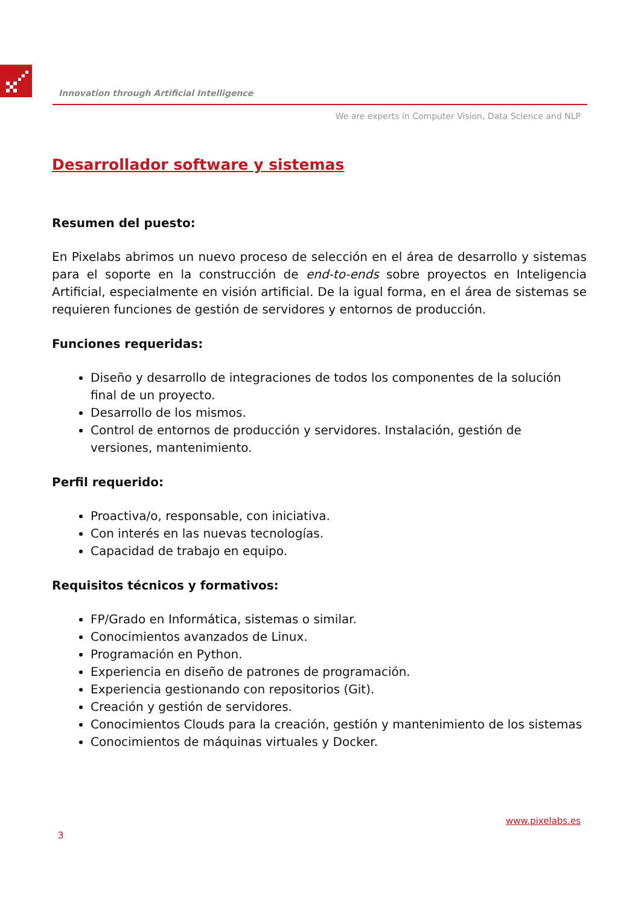Innovation through Artificial Intelligence
We are experts in Computer Vision, Data Science and NLP
Desarrollador software y sistemas
Resumen del puesto:
En Pixelabs abrimos un nuevo proceso de selección en el área de desarrollo y sistemas para el soporte en la construcción de end-to-ends sobre proyectos en Inteligencia Artificial, especialmente en visión artificial. De la igual forma, en el área de sistemas se requieren funciones de gestión de servidores y entornos de producción.
Funciones requeridas:
Diseño y desarrollo de integraciones de todos los componentes de la solución final de un proyecto.
Desarrollo de los mismos.
Control de entornos de producción y servidores. Instalación, gestión de versiones, mantenimiento.
Perfil requerido:
Proactiva/o, responsable, con iniciativa.
Con interés en las nuevas tecnologías.
Capacidad de trabajo en equipo.
Requisitos técnicos y formativos:
FP/Grado en Informática, sistemas o similar.
Conocimientos avanzados de Linux.
Programación en Python.
Experiencia en diseño de patrones de programación.
Experiencia gestionando con repositorios (Git).
Creación y gestión de servidores.
Conocimientos Clouds para la creación, gestión y mantenimiento de los sistemas
Conocimientos de máquinas virtuales y Docker.
www.pixelabs.es
3